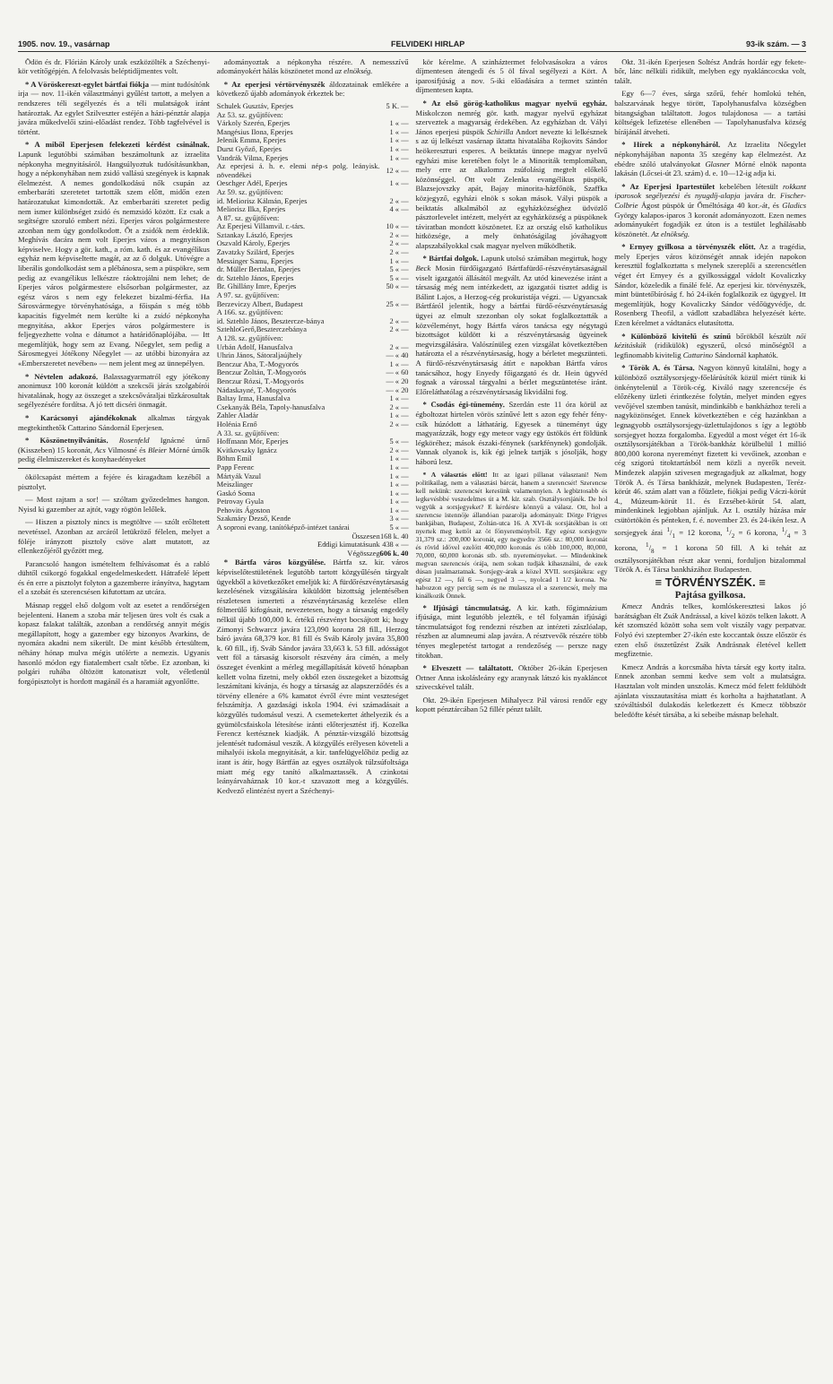1905. nov. 19., vasárnap FELVIDEKI HIRLAP 93-ik szám. — 3
Ödön és dr. Flórián Károly urak eszközölték a Széchenyi-kör vetítőgépjén. A felolvasás beléptidíjmentes volt.
* A Vöröskereszt-egylet bártfai fiókja — mint tudósítónk irja — nov. 11-ikén választmányi gyűlést tartott, a melyen a rendszeres téli segélyezés és a téli mulatságok iránt határoztak. Az egylet Szilveszter estéjén a házi-pénztár alapja javára műkedvelői szini-előadást rendez. Több tagfelvével is történt.
* A miből Eperjesen felekezeti kérdést csinálnak. Lapunk legutóbbi számában beszámoltunk az izraelita népkonyha megnyitásáról. Hangsúlyoztuk tudósításunkban, hogy a népkonyhában nem zsidó vallású szegények is kapnak élelmezést. A nemes gondolkodású nők csupán az emberbaráti szeretetet tartották szem előtt, midőn ezen határozatukat kimondották. Az emberbaráti szeretet pedig nem ismer különbséget zsidó és nemzsidó között. Ez csak a segítségre szoruló embert nézi. Eperjes város polgármestere azonban nem úgy gondolkodott. Őt a zsidók nem érdeklik. Meghívás dacára nem volt Eperjes város a megnyitáson képviselve. Hogy a gör. kath., a róm. kath. és az evangélikus egyház nem képviseltette magát, az az ő dolguk. Utóvégre a liberális gondolkodást sem a plébánosra, sem a püspökre, sem pedig az evangélikus lelkészre ráoktrojálni nem lehet; de Eperjes város polgármestere elsősorban polgármester, az egész város s nem egy felekezet bizalmi-férfia. Ha Sárosvármegye törvényhatósága, a főispán s még több kapacitás figyelmét nem kerülte ki a zsidó népkonyha megnyitása, akkor Eperjes város polgármestere is feljegyezhette volna e dátumot a határidőnaplójába. — Itt megemlítjük, hogy sem az Evang. Nőegylet, sem pedig a Sárosmegyei Jótékony Nőegylet — az utóbbi bizonyára az «Emberszeretet nevében» — nem jelent meg az ünnepélyen.
* Névtelen adakozó. Balassagyarmatról egy jótékony anonimusz 100 koronát küldött a szekcsői járás szolgabírói hivatalának, hogy az összeget a szekcsőváraljai tűzkárosultak segélyezésére fordítsa. A jó tett dicséri önmagát.
* Karácsonyi ajándékoknak alkalmas tárgyak megtekinthetők Cattarino Sándornál Eperjesen.
* Köszönetnyilvánítás. Rosenfeld Ignácné úrnő (Kisszeben) 15 koronát, Acs Vilmosné és Bleier Mórné úrnők pedig élelmiszereket és konyhaedényeket
ökölcsapást mértem a fejére és kiragadtam kezéből a pisztolyt.
— Most rajtam a sor! — szóltam győzedelmes hangon. Nyisd ki gazember az ajtót, vagy rögtön lelőlek.
— Hiszen a pisztoly nincs is megtöltve — szólt erőltetett nevetéssel. Azonban az arcáról letükröző félelen, melyet a föléje irányzott pisztoly csöve alatt mutatott, az ellenkezőjéről győzött meg.
Parancsoló hangon ismételtem felhívásomat és a rabló dühtől csikorgó fogakkal engedelmeskedett. Hátrafelé lépett és én erre a pisztolyt folyton a gazemberre irányítva, hagytam el a szobát és szerencsésen kifutottam az utcára.
Másnap reggel első dolgom volt az esetet a rendőrségen bejelenteni. Hanem a szoba már teljesen üres volt és csak a kopasz falakat találták, azonban a rendőrség annyit mégis megállapított, hogy a gazember egy bizonyos Avarkins, de nyomára akadni nem sikerült. De mint később értesültem, néhány hónap mulva mégis utólérte a nemezis. Ugyanis hasonló módon egy fiatalembert csalt tőrbe. Ez azonban, ki polgári ruhába öltözött katonatiszt volt, véletlenül forgópisztolyt is hordott magánál és a haramiát agyonlőtte.
adományoztak a népkonyha részére. A nemesszívű adományokért hálás köszönetet mond az elnökség.
* Az eperjesi vértörvényszék áldozatainak emlékére a következő újabb adományok érkeztek be:
| Schulek Gusztáv, Eperjes | 5 K. — |
| Az 53. sz. gyűjtőíven: | |
| Várkoly Szerén, Eperjes | 1 « — |
| Mangésius Ilona, Eperjes | 1 « — |
| Jelenik Emma, Eperjes | 1 « — |
| Durst Győző, Eperjes | 1 « — |
| Vandrák Vilma, Eperjes | 1 « — |
| Az eperjesi á. h. e. elemi nép-s polg. leányisk. növendékei | 12 « — |
| Oeschger Adél, Eperjes | 1 « — |
| Az 59. sz. gyűjtőíven: | |
| id. Meliorisz Kálmán, Eperjes | 2 « — |
| Meliorisz Ilka, Eperjes | 4 « — |
| A 87. sz. gyűjtőíven: | |
| Az Eperjesi Villamvil. r.-társ. | 10 « — |
| Sztankay László, Eperjes | 2 « — |
| Oszvald Károly, Eperjes | 2 « — |
| Zavatzky Szilárd, Eperjes | 2 « — |
| Messinger Samu, Eperjes | 1 « — |
| dr. Müller Bertalan, Eperjes | 5 « — |
| dr. Sztehlo János, Eperjes | 5 « — |
| Br. Ghillány Imre, Eperjes | 50 « — |
| A 97. sz. gyűjtőíven: | |
| Berzeviczy Albert, Budapest | 25 « — |
| A 166. sz. gyűjtőíven: | |
| id. Sztehlo János, Besztercze-bánya | 2 « — |
| SztehloGerő,Beszterczebánya | 2 « — |
| A 128. sz. gyűjtőíven: | |
| Urbán Adolf, Hanusfalva | 2 « — |
| Uhrin János, Sátoraljaújhely | — « 40 |
| Benczur Aba, T.-Mogyorós | 1 « — |
| Benczur Zoltán, T.-Mogyorós | — « 60 |
| Benczur Rózsi, T.-Mogyorós | — « 20 |
| Nádaskayné, T.-Mogyorós | — « 20 |
| Baltay Irma, Hanusfalva | 1 « — |
| Csekanyák Béla, Tapoly-hanusfalva | 2 « — |
| Zahler Aladár | 1 « — |
| Holénia Ernő | 2 « — |
| A 33. sz. gyűjtőíven: | |
| Hoffmann Mór, Eperjes | 5 « — |
| Kvitkovszky Ignácz | 2 « — |
| Böhm Emil | 1 « — |
| Papp Ferenc | 1 « — |
| Mártyák Vazul | 1 « — |
| Meiszlinger | 1 « — |
| Gaskó Soma | 1 « — |
| Petrovay Gyula | 1 « — |
| Pehovits Ágoston | 1 « — |
| Szakmáry Dezső, Kende | 3 « — |
| A soproni evang. tanítóképző-intézet tanárai | 5 « — |
| Összesen | 168 k. 40 |
| Eddigi kimutatásunk | 438 « — |
| Végösszeg | 606 k. 40 |
* Bártfa város közgyűlése. Bártfa sz. kir. város képviselőtestületének legutóbb tartott közgyűlésén tárgyalt ügyekből a következőket emeljük ki: A fürdőrészvénytársaság kezelésének vizsgálására kiküldött bizottság jelentésében részletesen ismerteti a részvénytársaság kezelése ellen fölmerülő kifogásait, nevezetesen, hogy a társaság engedély nélkül újabb 100,000 k. értékű részvényt bocsájtott ki; hogy Zimonyi Schwarcz javára 123,090 korona 28 fill., Herzog báró javára 68,379 kor. 81 fill és Sváb Károly javára 35,800 k. 60 fill., ifj. Sváb Sándor javára 33,663 k. 53 fill. adósságot vett föl a társaság kisorsolt részvény ára címén, a mely összeget évenkint a mérleg megállapítását követő hónapban kellett volna fizetni, mely okból ezen összegeket a bizottság leszámítani kívánja, és hogy a társaság az alapszerződés és a törvény ellenére a 6% kamatot évről évre mint veszteséget felszámítja. A gazdasági iskola 1904. évi számadásait a közgyűlés tudomásul veszi. A csemetekertet áthelyezik és a gyümölcsfaiskola létesítése iránti előterjesztést ifj. Kozelka Ferencz kertésznek kiadják. A pénztár-vizsgáló bizottság jelentését tudomásul veszik. A közgyűlés erélyesen követeli a mihalyói iskola megnyitását, a kir. tanfelügyelőhöz pedig az irant is átir, hogy Bártfán az egyes osztályok túlzsúfoltsága miatt még egy tanító alkalmaztassék. A czinkotai leányárvaháznak 10 kor.-t szavazott meg a közgyűlés. Kedvező elintézést nyert a Széchenyi-
kör kérelme. A szinháztermet felolvasásokra a város díjmentesen átengedi és 5 öl fával segélyezi a Kört. A iparosifjúság a nov. 5-iki előadására a termet szintén díjmentesen kapta.
* Az első görög-katholikus magyar nyelvű egyház. Miskolczon nemrég gör. kath. magyar nyelvű egyházat szerveztek a magyarság érdekében. Az egyházban dr. Vályi János eperjesi püspök Schirilla Andort nevezte ki lelkésznek s az új lelkészt vasárnap iktatta hivatalába Rojkovits Sándor heökereszturi esperes. A beiktatás ünnepe magyar nyelvű egyházi mise keretében folyt le a Minoriták templomában, mely erre az alkalomra zsúfolásig megtelt előkelő közönséggel. Ott volt Zelenka evangélikus püspök, Blazsejovszky apát, Bajay minorita-házfőnök, Szaffka közjegyző, egyházi elnök s sokan mások. Vályi püspök a beiktatás alkalmából az egyházközséghez üdvözlő pásztorlevelet intézett, melyért az egyházközség a püspöknek táviratban mondott köszönetet. Ez az ország első katholikus hitközsége, a mely önhatóságilag jóváhagyott alapszabályokkal csak magyar nyelven működhetik.
* Bártfai dolgok. Lapunk utolsó számában megirtuk, hogy Beck Mosin fürdőigazgató Bártfafürdő-részvénytársaságnál viselt igazgatói állásától megvált. Az utód kinevezése iránt a társaság még nem intézkedett, az igazgatói tisztet addig is Bálint Lajos, a Herzog-cég prokuristája végzi. — Ugyancsak Bártfáról jelentik, hogy a bártfai fürdő-részvénytársaság ügyei az elmult szezonban oly sokat foglalkoztatták a közvéleményt, hogy Bártfa város tanácsa egy négytagú bizottságot küldött ki a részvénytársaság ügyeinek megvizsgálására. Valószínüleg ezen vizsgálat következtében határozta el a részvénytársaság, hogy a bérletet megszünteti. A fürdő-részvénytársaság átírt e napokban Bártfa város tanácsához, hogy Enyedy főigazgató és dr. Hein ügyvéd fognak a várossal tárgyalni a bérlet megszüntetése iránt. Előreláthatólag a részvénytársaság likvidálni fog.
* Csodás égi-tünemény. Szerdán este 11 óra körül az égboltozat hirtelen vörös színűvé lett s azon egy fehér fény-csík húzódott a láthatárig. Egyesek a tüneményt úgy magyarázzák, hogy egy meteor vagy egy üstökös ért földünk légköréhez; mások északi-fénynek (sarkfénynek) gondolják. Vannak olyanok is, kik égi jelnek tartják s jósolják, hogy háború lesz.
* A választás előtt! Itt az igazi pillanat választani! Nem politikailag, nem a választási bárcát, hanem a szerencsét! Szerencse kell nekünk: szerencsét keresünk valamennyien. A legbiztosabb és legkevésbbé veszedelmes út a M. kir. szab. Osztálysorsjáték. De hol vegyük a sorsjegyeket? E kérdésre könnyű a válasz. Ott, hol a szerencse istennője állandóan pazarolja adományait: Dörge Frigyes bankjában, Budapest, Zoltán-utca 16. A XVI-ik sorsjátékban is ott nyertek meg kettőt az öt főnyereményből. Egy egész sorsjegyre 31,379 sz.: 200,000 koronát, egy negyedre 3566 sz.: 80,000 koronát és rövid idővel ezelőtt 400,000 koronás és több 100,000, 80,000, 70,000, 60,000 koronás stb. stb. nyereményeket. — Mindenkinek megvan szerencsés órája, nem sokan tudják kihasználni, de ezek dúsan jutalmaztatnak. Sorsjegy-árak a közel XVII. sorsjátékra: egy egész 12 —, fél 6 —, negyed 3 —, nyolcad 1 1/2 korona. Ne habozzon egy percig sem és ne mulassza el a szerencsét, mely ma kínálkozik Önnek.
* Ifjúsági táncmulatság. A kir. kath. főgimnázium ifjúsága, mint legutóbb jelezték, e tél folyamán ifjúsági táncmulatságot fog rendezni részben az intézeti zászlóalap, részben az alumneumi alap javára. A résztvevők részére több tényes meglepetést tartogat a rendezőség — persze nagy titokban.
* Elveszett — találtatott. Október 26-ikán Eperjesen Ortner Anna iskolásleány egy aranynak látszó kis nyakláncot szivecskével talált.
Okt. 29-ikén Eperjesen Mihalyecz Pál városi rendőr egy kopott pénztárcában 52 fillér pénzt talált.
Okt. 31-ikén Eperjesen Soltész András hordár egy fekete-bőr, lánc nélküli ridikült, melyben egy nyakláncocska volt, talált.
Egy 6—7 éves, sárga szőrű, fehér homlokú tehén, balszarvának hegye törött, Tapolyhanusfalva községben bitangságban találtatott. Jogos tulajdonosa — a tartási költségek lefizetése ellenében — Tapolyhanusfalva község bírájánál átveheti.
* Hírek a népkonyháról. Az Izraelita Nőegylet népkonyhájában naponta 35 szegény kap élelmezést. Az ebédre szóló utalványokat Glasner Mórné elnök naponta lakásán (Lőcsei-út 23. szám) d. e. 10—12-ig adja ki.
* Az Eperjesi Ipartestület kebelében létesült rokkant iparosok segélyezési és nyugdíj-alapja javára dr. Fischer-Colbrie Ágost püspök úr Őméltósága 40 kor.-át, és Gladics György kalapos-iparos 3 koronát adományozott. Ezen nemes adományukért fogadják ez úton is a testület leghálásabb köszönetét. Az elnökség.
* Ernyey gyilkosa a törvényszék előtt. Az a tragédia, mely Eperjes város közönségét annak idején napokon keresztül foglalkoztatta s melynek szereplői a szerencsétlen véget ért Ernyey és a gyilkossággal vádolt Kovaliczky Sándor, közeledik a finálé felé. Az eperjesi kir. törvényszék, mint büntetőbíróság f. hó 24-ikén foglalkozik ez ügygyel. Itt megemlítjük, hogy Kovaliczky Sándor védőügyvédje, dr. Rosenberg Theofil, a vádlott szabadlábra helyezését kérte. Ezen kérelmet a vádtanács elutasította.
* Különböző kivitelű és színű bőrökből készült női kézitáskák (ridikülök) egyszerű, olcsó minőségtől a legfinomabb kivitelig Cattarino Sándornál kaphatók.
* Török A. és Társa. Nagyon könnyű kitalálni, hogy a különböző osztálysorsjegy-főelárúsítók közül miért tünik ki önkénytelenül a Török-cég. Kiváló nagy szerencséje és előzékeny üzleti érintkezése folytán, melyet minden egyes vevőjével szemben tanúsít, mindinkább e bankházhoz tereli a nagyközönséget. Ennek következtében e cég hazánkban a legnagyobb osztálysorsjegy-üzlettulajdonos s így a legtöbb sorsjegyet hozza forgalomba. Egyedül a most véget ért 16-ik osztálysorsjátékban a Török-bankház körülbelül 1 millió 800,000 korona nyereményt fizetett ki vevőinek, azonban e cég szigorú titoktartásból nem közli a nyerők neveit. Mindezek alapján szivesen megragadjuk az alkalmat, hogy Török A. és Társa bankházát, melynek Budapesten, Teréz-körút 46. szám alatt van a főüzlete, fiókjai pedig Váczi-körút 4., Múzeum-körút 11. és Erzsébet-körút 54. alatt, mindenkinek legjobban ajánljuk. Az I. osztály húzása már csütörtökön és pénteken, f. é. november 23. és 24-ikén lesz. A sorsjegyek árai 1/1 = 12 korona, 1/2 = 6 korona, 1/4 = 3 korona, 1/8 = 1 korona 50 fill. A ki tehát az osztálysorsjátékban részt akar venni, forduljon bizalommal Török A. és Társa bankházához Budapesten.
≡ TÖRVÉNYSZÉK. ≡
Pajtása gyilkosa.
Kmecz András telkes, komlóskeresztesi lakos jó barátságban élt Zsák Andrással, a kivel közös telken lakott. A két szomszéd között soha sem volt viszály vagy perpatvar. Folyó évi szeptember 27-ikén este koccantak össze először és ezen első összetűzést Zsák Andrásnak életével kellett megfizetnie.
Kmecz András a korcsmába hívta társát egy korty italra. Ennek azonban semmi kedve sem volt a mulatságra. Hasztalan volt minden unszolás. Kmecz mód felett feldühödt ajánlata visszautasítása miatt és korholta a hajthatatlant. A szóváltásból dulakodás keletkezett és Kmecz többször beledöfte kését társába, a ki sebeibe másnap belehalt.